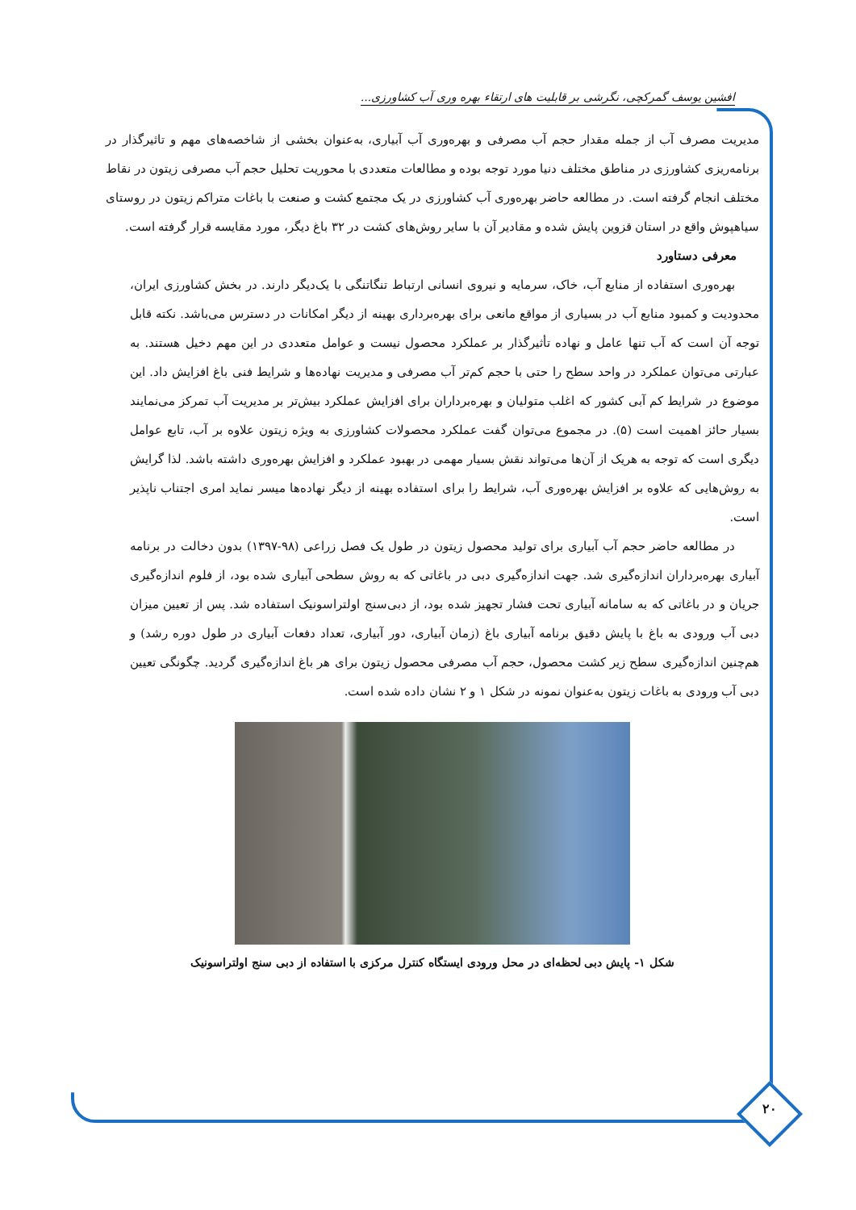افشین یوسف گمرکچی، نگرشی بر قابلیت های ارتقاء بهره وری آب کشاورزی...
مدیریت مصرف آب از جمله مقدار حجم آب مصرفی و بهره‌وری آب آبیاری، به‌عنوان بخشی از شاخصه‌های مهم و تاثیرگذار در برنامه‌ریزی کشاورزی در مناطق مختلف دنیا مورد توجه بوده و مطالعات متعددی با محوریت تحلیل حجم آب مصرفی زیتون در نقاط مختلف انجام گرفته است. در مطالعه حاضر بهره‌وری آب کشاورزی در یک مجتمع کشت و صنعت با باغات متراکم زیتون در روستای سیاهپوش واقع در استان قزوین پایش شده و مقادیر آن با سایر روش‌های کشت در ۳۲ باغ دیگر، مورد مقایسه قرار گرفته است.
معرفی دستاورد
بهره‌وری استفاده از منابع آب، خاک، سرمایه و نیروی انسانی ارتباط تنگاتنگی با یک‌دیگر دارند. در بخش کشاورزی ایران، محدودیت و کمبود منابع آب در بسیاری از مواقع مانعی برای بهره‌برداری بهینه از دیگر امکانات در دسترس می‌باشد. نکته قابل توجه آن است که آب تنها عامل و نهاده تأثیرگذار بر عملکرد محصول نیست و عوامل متعددی در این مهم دخیل هستند. به عبارتی می‌توان عملکرد در واحد سطح را حتی با حجم کم‌تر آب مصرفی و مدیریت نهاده‌ها و شرایط فنی باغ افزایش داد. این موضوع در شرایط کم آبی کشور که اغلب متولیان و بهره‌برداران برای افزایش عملکرد بیش‌تر بر مدیریت آب تمرکز می‌نمایند بسیار حائز اهمیت است (۵). در مجموع می‌توان گفت عملکرد محصولات کشاورزی به ویژه زیتون علاوه بر آب، تابع عوامل دیگری است که توجه به هریک از آن‌ها می‌تواند نقش بسیار مهمی در بهبود عملکرد و افزایش بهره‌وری داشته باشد. لذا گرایش به روش‌هایی که علاوه بر افزایش بهره‌وری آب، شرایط را برای استفاده بهینه از دیگر نهاده‌ها میسر نماید امری اجتناب ناپذیر است.
در مطالعه حاضر حجم آب آبیاری برای تولید محصول زیتون در طول یک فصل زراعی (۹۸-۱۳۹۷) بدون دخالت در برنامه آبیاری بهره‌برداران اندازه‌گیری شد. جهت اندازه‌گیری دبی در باغاتی که به روش سطحی آبیاری شده بود، از فلوم اندازه‌گیری جریان و در باغاتی که به سامانه آبیاری تحت فشار تجهیز شده بود، از دبی‌سنج اولتراسونیک استفاده شد. پس از تعیین میزان دبی آب ورودی به باغ با پایش دقیق برنامه آبیاری باغ (زمان آبیاری، دور آبیاری، تعداد دفعات آبیاری در طول دوره رشد) و هم‌چنین اندازه‌گیری سطح زیر کشت محصول، حجم آب مصرفی محصول زیتون برای هر باغ اندازه‌گیری گردید. چگونگی تعیین دبی آب ورودی به باغات زیتون به‌عنوان نمونه در شکل ۱ و ۲ نشان داده شده است.
شکل ۱- پایش دبی لحظه‌ای در محل ورودی ایستگاه کنترل مرکزی با استفاده از دبی سنج اولتراسونیک
۲۰